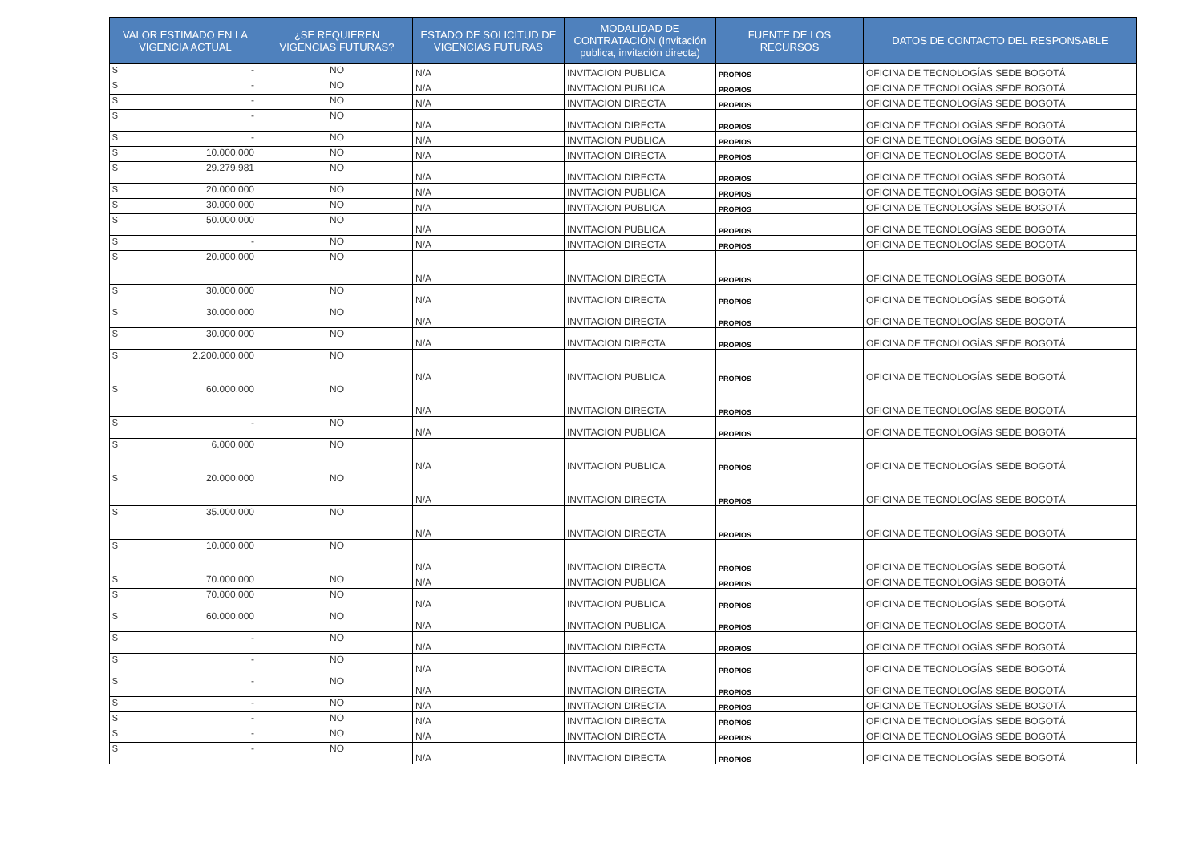| VALOR ESTIMADO EN LA VIGENCIA ACTUAL | ¿SE REQUIEREN VIGENCIAS FUTURAS? | ESTADO DE SOLICITUD DE VIGENCIAS FUTURAS | MODALIDAD DE CONTRATACIÓN (Invitación publica, invitación directa) | FUENTE DE LOS RECURSOS | DATOS DE CONTACTO DEL RESPONSABLE |
| --- | --- | --- | --- | --- | --- |
| $ - | NO | N/A | INVITACION PUBLICA | PROPIOS | OFICINA DE TECNOLOGÍAS SEDE BOGOTÁ |
| $ - | NO | N/A | INVITACION PUBLICA | PROPIOS | OFICINA DE TECNOLOGÍAS SEDE BOGOTÁ |
| $ - | NO | N/A | INVITACION DIRECTA | PROPIOS | OFICINA DE TECNOLOGÍAS SEDE BOGOTÁ |
| $ - | NO | N/A | INVITACION DIRECTA | PROPIOS | OFICINA DE TECNOLOGÍAS SEDE BOGOTÁ |
| $ - | NO | N/A | INVITACION PUBLICA | PROPIOS | OFICINA DE TECNOLOGÍAS SEDE BOGOTÁ |
| $ 10.000.000 | NO | N/A | INVITACION DIRECTA | PROPIOS | OFICINA DE TECNOLOGÍAS SEDE BOGOTÁ |
| $ 29.279.981 | NO | N/A | INVITACION DIRECTA | PROPIOS | OFICINA DE TECNOLOGÍAS SEDE BOGOTÁ |
| $ 20.000.000 | NO | N/A | INVITACION PUBLICA | PROPIOS | OFICINA DE TECNOLOGÍAS SEDE BOGOTÁ |
| $ 30.000.000 | NO | N/A | INVITACION PUBLICA | PROPIOS | OFICINA DE TECNOLOGÍAS SEDE BOGOTÁ |
| $ 50.000.000 | NO | N/A | INVITACION PUBLICA | PROPIOS | OFICINA DE TECNOLOGÍAS SEDE BOGOTÁ |
| $ - | NO | N/A | INVITACION DIRECTA | PROPIOS | OFICINA DE TECNOLOGÍAS SEDE BOGOTÁ |
| $ 20.000.000 | NO | N/A | INVITACION DIRECTA | PROPIOS | OFICINA DE TECNOLOGÍAS SEDE BOGOTÁ |
| $ 30.000.000 | NO | N/A | INVITACION DIRECTA | PROPIOS | OFICINA DE TECNOLOGÍAS SEDE BOGOTÁ |
| $ 30.000.000 | NO | N/A | INVITACION DIRECTA | PROPIOS | OFICINA DE TECNOLOGÍAS SEDE BOGOTÁ |
| $ 30.000.000 | NO | N/A | INVITACION DIRECTA | PROPIOS | OFICINA DE TECNOLOGÍAS SEDE BOGOTÁ |
| $ 2.200.000.000 | NO | N/A | INVITACION PUBLICA | PROPIOS | OFICINA DE TECNOLOGÍAS SEDE BOGOTÁ |
| $ 60.000.000 | NO | N/A | INVITACION DIRECTA | PROPIOS | OFICINA DE TECNOLOGÍAS SEDE BOGOTÁ |
| $ - | NO | N/A | INVITACION PUBLICA | PROPIOS | OFICINA DE TECNOLOGÍAS SEDE BOGOTÁ |
| $ 6.000.000 | NO | N/A | INVITACION PUBLICA | PROPIOS | OFICINA DE TECNOLOGÍAS SEDE BOGOTÁ |
| $ 20.000.000 | NO | N/A | INVITACION DIRECTA | PROPIOS | OFICINA DE TECNOLOGÍAS SEDE BOGOTÁ |
| $ 35.000.000 | NO | N/A | INVITACION DIRECTA | PROPIOS | OFICINA DE TECNOLOGÍAS SEDE BOGOTÁ |
| $ 10.000.000 | NO | N/A | INVITACION DIRECTA | PROPIOS | OFICINA DE TECNOLOGÍAS SEDE BOGOTÁ |
| $ 70.000.000 | NO | N/A | INVITACION PUBLICA | PROPIOS | OFICINA DE TECNOLOGÍAS SEDE BOGOTÁ |
| $ 70.000.000 | NO | N/A | INVITACION PUBLICA | PROPIOS | OFICINA DE TECNOLOGÍAS SEDE BOGOTÁ |
| $ 60.000.000 | NO | N/A | INVITACION PUBLICA | PROPIOS | OFICINA DE TECNOLOGÍAS SEDE BOGOTÁ |
| $ - | NO | N/A | INVITACION DIRECTA | PROPIOS | OFICINA DE TECNOLOGÍAS SEDE BOGOTÁ |
| $ - | NO | N/A | INVITACION DIRECTA | PROPIOS | OFICINA DE TECNOLOGÍAS SEDE BOGOTÁ |
| $ - | NO | N/A | INVITACION DIRECTA | PROPIOS | OFICINA DE TECNOLOGÍAS SEDE BOGOTÁ |
| $ - | NO | N/A | INVITACION DIRECTA | PROPIOS | OFICINA DE TECNOLOGÍAS SEDE BOGOTÁ |
| $ - | NO | N/A | INVITACION DIRECTA | PROPIOS | OFICINA DE TECNOLOGÍAS SEDE BOGOTÁ |
| $ - | NO | N/A | INVITACION DIRECTA | PROPIOS | OFICINA DE TECNOLOGÍAS SEDE BOGOTÁ |
| $ - | NO | N/A | INVITACION DIRECTA | PROPIOS | OFICINA DE TECNOLOGÍAS SEDE BOGOTÁ |